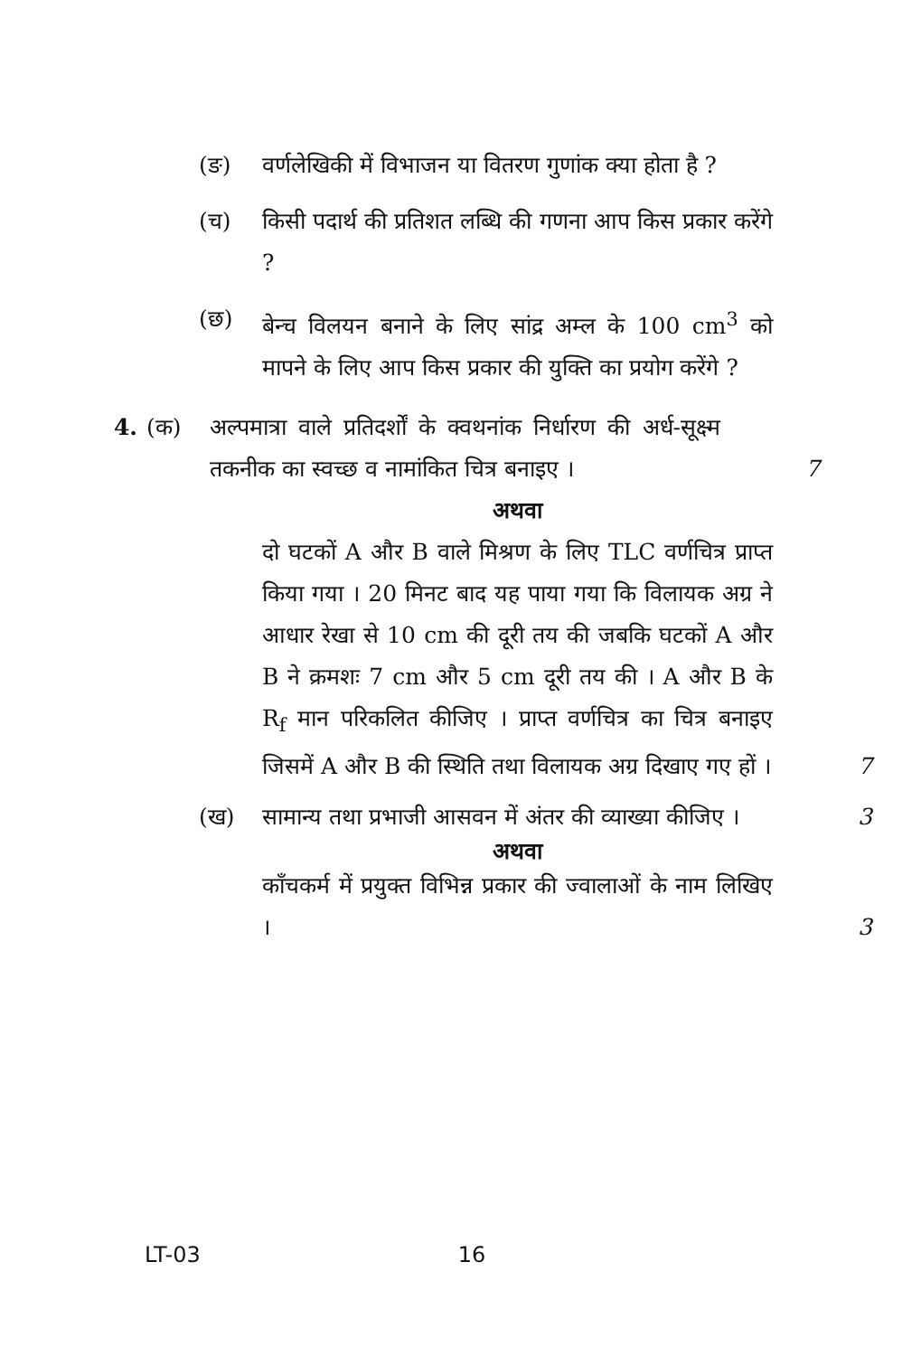(ङ) वर्णलेखिकी में विभाजन या वितरण गुणांक क्या होता है ?
(च) किसी पदार्थ की प्रतिशत लब्धि की गणना आप किस प्रकार करेंगे ?
(छ) बेन्च विलयन बनाने के लिए सांद्र अम्ल के 100 cm<sup>3</sup> को मापने के लिए आप किस प्रकार की युक्ति का प्रयोग करेंगे ?
4. (क) अल्पमात्रा वाले प्रतिदर्शों के क्वथनांक निर्धारण की अर्ध-सूक्ष्म तकनीक का स्वच्छ व नामांकित चित्र बनाइए ।
7
अथवा
दो घटकों A और B वाले मिश्रण के लिए TLC वर्णचित्र प्राप्त किया गया । 20 मिनट बाद यह पाया गया कि विलायक अग्र ने आधार रेखा से 10 cm की दूरी तय की जबकि घटकों A और B ने क्रमशः 7 cm और 5 cm दूरी तय की । A और B के R<sub>f</sub> मान परिकलित कीजिए । प्राप्त वर्णचित्र का चित्र बनाइए जिसमें A और B की स्थिति तथा विलायक अग्र दिखाए गए हों ।
7
(ख) सामान्य तथा प्रभाजी आसवन में अंतर की व्याख्या कीजिए ।
3
अथवा
काँचकर्म में प्रयुक्त विभिन्न प्रकार की ज्वालाओं के नाम लिखिए ।
3
LT-03 16